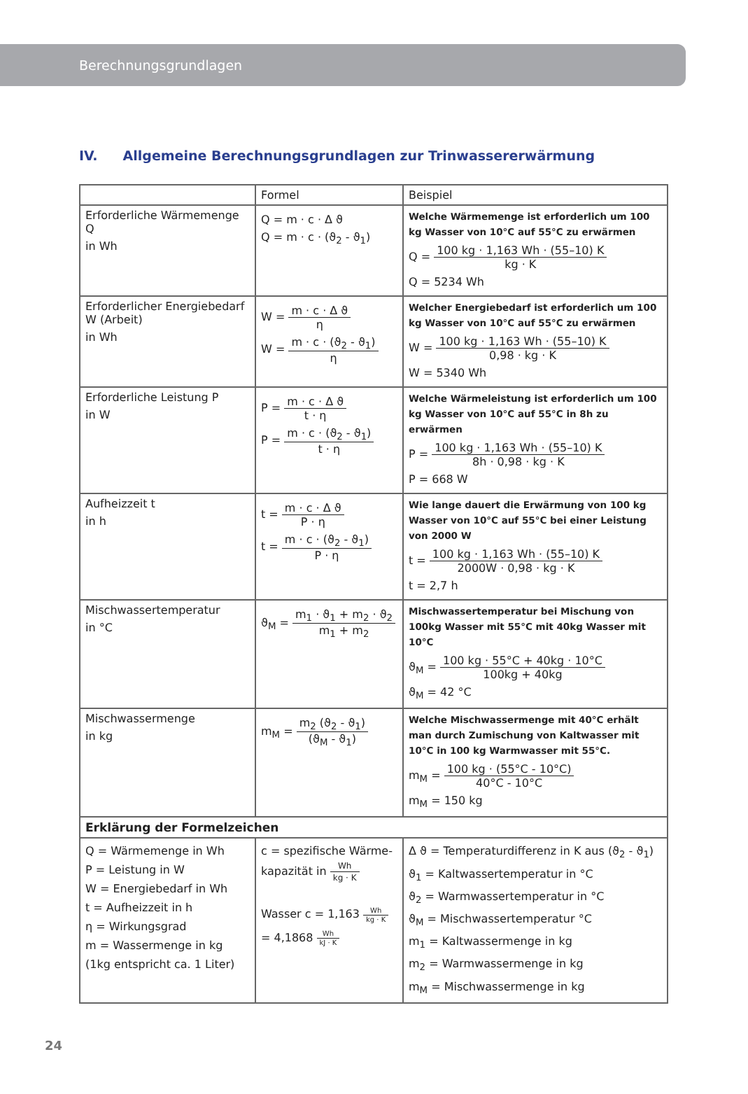Berechnungsgrundlagen
IV. Allgemeine Berechnungsgrundlagen zur Trinwassererwärmung
| | Formel | Beispiel |
| --- | --- | --- |
| Erforderliche Wärmemenge Q in Wh | Q = m · c · Δ ϑ Q = m · c · (ϑ<sub>2</sub> - ϑ<sub>1</sub>) | Welche Wärmemenge ist erforderlich um 100 kg Wasser von 10°C auf 55°C zu erwärmen Q = 100 kg · 1,163 Wh · (55–10) K kg · K Q = 5234 Wh |
| Erforderlicher Energiebedarf W (Arbeit) in Wh | W = m · c · Δ ϑ η W = m · c · (ϑ<sub>2</sub> - ϑ<sub>1</sub>) η | Welcher Energiebedarf ist erforderlich um 100 kg Wasser von 10°C auf 55°C zu erwärmen W = 100 kg · 1,163 Wh · (55–10) K 0,98 · kg · K W = 5340 Wh |
| Erforderliche Leistung P in W | P = m · c · Δ ϑ t · η P = m · c · (ϑ<sub>2</sub> - ϑ<sub>1</sub>) t · η | Welche Wärmeleistung ist erforderlich um 100 kg Wasser von 10°C auf 55°C in 8h zu erwärmen P = 100 kg · 1,163 Wh · (55–10) K 8h · 0,98 · kg · K P = 668 W |
| Aufheizzeit t in h | t = m · c · Δ ϑ P · η t = m · c · (ϑ<sub>2</sub> - ϑ<sub>1</sub>) P · η | Wie lange dauert die Erwärmung von 100 kg Wasser von 10°C auf 55°C bei einer Leistung von 2000 W t = 100 kg · 1,163 Wh · (55–10) K 2000W · 0,98 · kg · K t = 2,7 h |
| Mischwassertemperatur in °C | ϑ<sub>M</sub> = m<sub>1</sub> · ϑ<sub>1</sub> + m<sub>2</sub> · ϑ<sub>2</sub> m<sub>1</sub> + m<sub>2</sub> | Mischwassertemperatur bei Mischung von 100kg Wasser mit 55°C mit 40kg Wasser mit 10°C ϑ<sub>M</sub> = 100 kg · 55°C + 40kg · 10°C 100kg + 40kg ϑ<sub>M</sub> = 42 °C |
| Mischwassermenge in kg | m<sub>M</sub> = m<sub>2</sub> (ϑ<sub>2</sub> - ϑ<sub>1</sub>) (ϑ<sub>M</sub> - ϑ<sub>1</sub>) | Welche Mischwassermenge mit 40°C erhält man durch Zumischung von Kaltwasser mit 10°C in 100 kg Warmwasser mit 55°C. m<sub>M</sub> = 100 kg · (55°C - 10°C) 40°C - 10°C m<sub>M</sub> = 150 kg |
| Erklärung der Formelzeichen | | |
| Q = Wärmemenge in Wh P = Leistung in W W = Energiebedarf in Wh t = Aufheizzeit in h η = Wirkungsgrad m = Wassermenge in kg (1kg entspricht ca. 1 Liter) | c = spezifische Wärme-kapazität in Wh kg · K Wasser c = 1,163 Wh kg · K = 4,1868 Wh kJ · K | Δ ϑ = Temperaturdifferenz in K aus (ϑ<sub>2</sub> - ϑ<sub>1</sub>) ϑ<sub>1</sub> = Kaltwassertemperatur in °C ϑ<sub>2</sub> = Warmwassertemperatur in °C ϑ<sub>M</sub> = Mischwassertemperatur °C m<sub>1</sub> = Kaltwassermenge in kg m<sub>2</sub> = Warmwassermenge in kg m<sub>M</sub> = Mischwassermenge in kg |
24